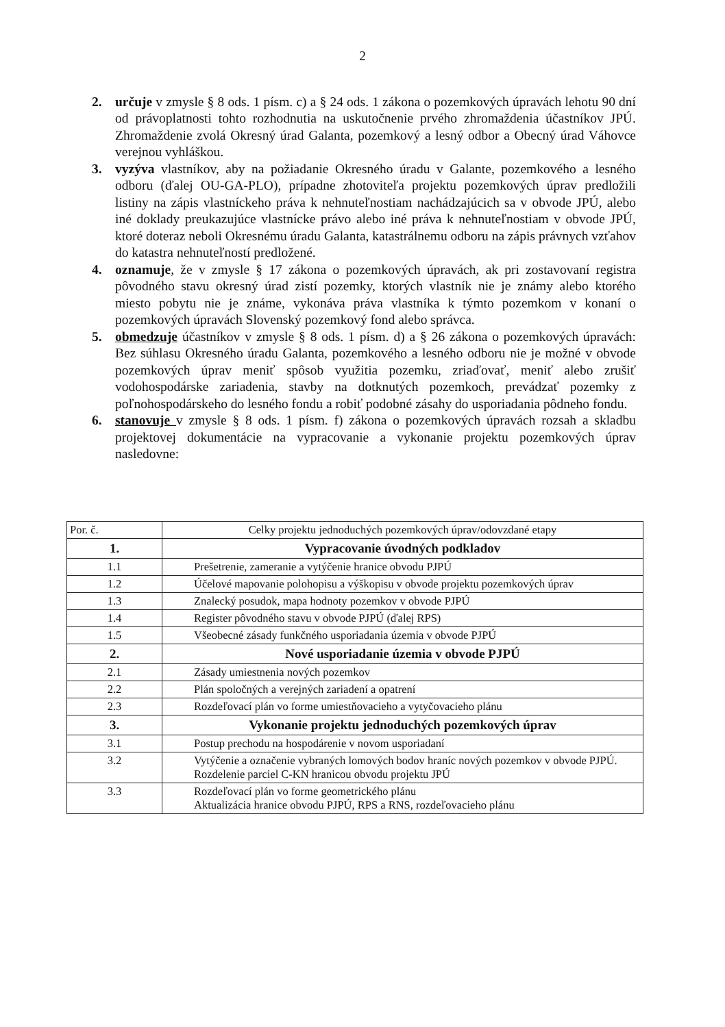2
2. určuje v zmysle § 8 ods. 1 písm. c) a § 24 ods. 1 zákona o pozemkových úpravách lehotu 90 dní od právoplatnosti tohto rozhodnutia na uskutočnenie prvého zhromaždenia účastníkov JPÚ. Zhromaždenie zvolá Okresný úrad Galanta, pozemkový a lesný odbor a Obecný úrad Váhovce verejnou vyhláškou.
3. vyzýva vlastníkov, aby na požiadanie Okresného úradu v Galante, pozemkového a lesného odboru (ďalej OU-GA-PLO), prípadne zhotoviteľa projektu pozemkových úprav predložili listiny na zápis vlastníckeho práva k nehnuteľnostiam nachádzajúcich sa v obvode JPÚ, alebo iné doklady preukazujúce vlastnícke právo alebo iné práva k nehnuteľnostiam v obvode JPÚ, ktoré doteraz neboli Okresnému úradu Galanta, katastrálnemu odboru na zápis právnych vzťahov do katastra nehnuteľností predložené.
4. oznamuje, že v zmysle § 17 zákona o pozemkových úpravách, ak pri zostavovaní registra pôvodného stavu okresný úrad zistí pozemky, ktorých vlastník nie je známy alebo ktorého miesto pobytu nie je známe, vykonáva práva vlastníka k týmto pozemkom v konaní o pozemkových úpravách Slovenský pozemkový fond alebo správca.
5. obmedzuje účastníkov v zmysle § 8 ods. 1 písm. d) a § 26 zákona o pozemkových úpravách: Bez súhlasu Okresného úradu Galanta, pozemkového a lesného odboru nie je možné v obvode pozemkových úprav meniť spôsob využitia pozemku, zriaďovať, meniť alebo zrušiť vodohospodárske zariadenia, stavby na dotknutých pozemkoch, prevádzať pozemky z poľnohospodárskeho do lesného fondu a robiť podobné zásahy do usporiadania pôdneho fondu.
6. stanovuje v zmysle § 8 ods. 1 písm. f) zákona o pozemkových úpravách rozsah a skladbu projektovej dokumentácie na vypracovanie a vykonanie projektu pozemkových úprav nasledovne:
| Por. č. | Celky projektu jednoduchých pozemkových úprav/odovzdané etapy |
| 1. | Vypracovanie úvodných podkladov |
| 1.1 | Prešetrenie, zameranie a vytýčenie hranice obvodu PJPÚ |
| 1.2 | Účelové mapovanie polohopisu a výškopisu v obvode projektu pozemkových úprav |
| 1.3 | Znalecký posudok, mapa hodnoty pozemkov v obvode PJPÚ |
| 1.4 | Register pôvodného stavu v obvode PJPÚ (ďalej RPS) |
| 1.5 | Všeobecné zásady funkčného usporiadania územia v obvode PJPÚ |
| 2. | Nové usporiadanie územia v obvode PJPÚ |
| 2.1 | Zásady umiestnenia nových pozemkov |
| 2.2 | Plán spoločných a verejných zariadení a opatrení |
| 2.3 | Rozdeľovací plán vo forme umiestňovacieho a vytyčovacieho plánu |
| 3. | Vykonanie projektu jednoduchých pozemkových úprav |
| 3.1 | Postup prechodu na hospodárenie v novom usporiadaní |
| 3.2 | Vytýčenie a označenie vybraných lomových bodov hraníc nových pozemkov v obvode PJPÚ. Rozdelenie parciel C-KN hranicou obvodu projektu JPÚ |
| 3.3 | Rozdeľovací plán vo forme geometrického plánu Aktualizácia hranice obvodu PJPÚ, RPS a RNS, rozdeľovacieho plánu |